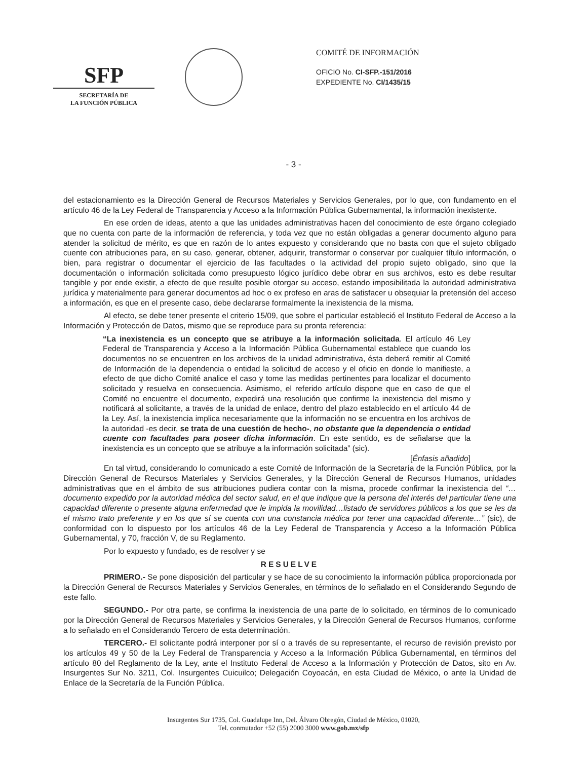SFP
SECRETARÍA DE
LA FUNCIÓN PÚBLICA
COMITÉ DE INFORMACIÓN
OFICIO No. CI-SFP.-151/2016
EXPEDIENTE No. CI/1435/15
- 3 -
del estacionamiento es la Dirección General de Recursos Materiales y Servicios Generales, por lo que, con fundamento en el artículo 46 de la Ley Federal de Transparencia y Acceso a la Información Pública Gubernamental, la información inexistente.
En ese orden de ideas, atento a que las unidades administrativas hacen del conocimiento de este órgano colegiado que no cuenta con parte de la información de referencia, y toda vez que no están obligadas a generar documento alguno para atender la solicitud de mérito, es que en razón de lo antes expuesto y considerando que no basta con que el sujeto obligado cuente con atribuciones para, en su caso, generar, obtener, adquirir, transformar o conservar por cualquier título información, o bien, para registrar o documentar el ejercicio de las facultades o la actividad del propio sujeto obligado, sino que la documentación o información solicitada como presupuesto lógico jurídico debe obrar en sus archivos, esto es debe resultar tangible y por ende existir, a efecto de que resulte posible otorgar su acceso, estando imposibilitada la autoridad administrativa jurídica y materialmente para generar documentos ad hoc o ex profeso en aras de satisfacer u obsequiar la pretensión del acceso a información, es que en el presente caso, debe declararse formalmente la inexistencia de la misma.
Al efecto, se debe tener presente el criterio 15/09, que sobre el particular estableció el Instituto Federal de Acceso a la Información y Protección de Datos, mismo que se reproduce para su pronta referencia:
“La inexistencia es un concepto que se atribuye a la información solicitada. El artículo 46 Ley Federal de Transparencia y Acceso a la Información Pública Gubernamental establece que cuando los documentos no se encuentren en los archivos de la unidad administrativa, ésta deberá remitir al Comité de Información de la dependencia o entidad la solicitud de acceso y el oficio en donde lo manifieste, a efecto de que dicho Comité analice el caso y tome las medidas pertinentes para localizar el documento solicitado y resuelva en consecuencia. Asimismo, el referido artículo dispone que en caso de que el Comité no encuentre el documento, expedirá una resolución que confirme la inexistencia del mismo y notificará al solicitante, a través de la unidad de enlace, dentro del plazo establecido en el artículo 44 de la Ley. Así, la inexistencia implica necesariamente que la información no se encuentra en los archivos de la autoridad -es decir, se trata de una cuestión de hecho-, no obstante que la dependencia o entidad cuente con facultades para poseer dicha información. En este sentido, es de señalarse que la inexistencia es un concepto que se atribuye a la información solicitada” (sic).
[Énfasis añadido]
En tal virtud, considerando lo comunicado a este Comité de Información de la Secretaría de la Función Pública, por la Dirección General de Recursos Materiales y Servicios Generales, y la Dirección General de Recursos Humanos, unidades administrativas que en el ámbito de sus atribuciones pudiera contar con la misma, procede confirmar la inexistencia del “…documento expedido por la autoridad médica del sector salud, en el que indique que la persona del interés del particular tiene una capacidad diferente o presente alguna enfermedad que le impida la movilidad…listado de servidores públicos a los que se les da el mismo trato preferente y en los que sí se cuenta con una constancia médica por tener una capacidad diferente…” (sic), de conformidad con lo dispuesto por los artículos 46 de la Ley Federal de Transparencia y Acceso a la Información Pública Gubernamental, y 70, fracción V, de su Reglamento.
Por lo expuesto y fundado, es de resolver y se
RESUELVE
PRIMERO.- Se pone disposición del particular y se hace de su conocimiento la información pública proporcionada por la Dirección General de Recursos Materiales y Servicios Generales, en términos de lo señalado en el Considerando Segundo de este fallo.
SEGUNDO.- Por otra parte, se confirma la inexistencia de una parte de lo solicitado, en términos de lo comunicado por la Dirección General de Recursos Materiales y Servicios Generales, y la Dirección General de Recursos Humanos, conforme a lo señalado en el Considerando Tercero de esta determinación.
TERCERO.- El solicitante podrá interponer por sí o a través de su representante, el recurso de revisión previsto por los artículos 49 y 50 de la Ley Federal de Transparencia y Acceso a la Información Pública Gubernamental, en términos del artículo 80 del Reglamento de la Ley, ante el Instituto Federal de Acceso a la Información y Protección de Datos, sito en Av. Insurgentes Sur No. 3211, Col. Insurgentes Cuicuilco; Delegación Coyoacán, en esta Ciudad de México, o ante la Unidad de Enlace de la Secretaría de la Función Pública.
Insurgentes Sur 1735, Col. Guadalupe Inn, Del. Álvaro Obregón, Ciudad de México, 01020,
Tel. conmutador +52 (55) 2000 3000 www.gob.mx/sfp